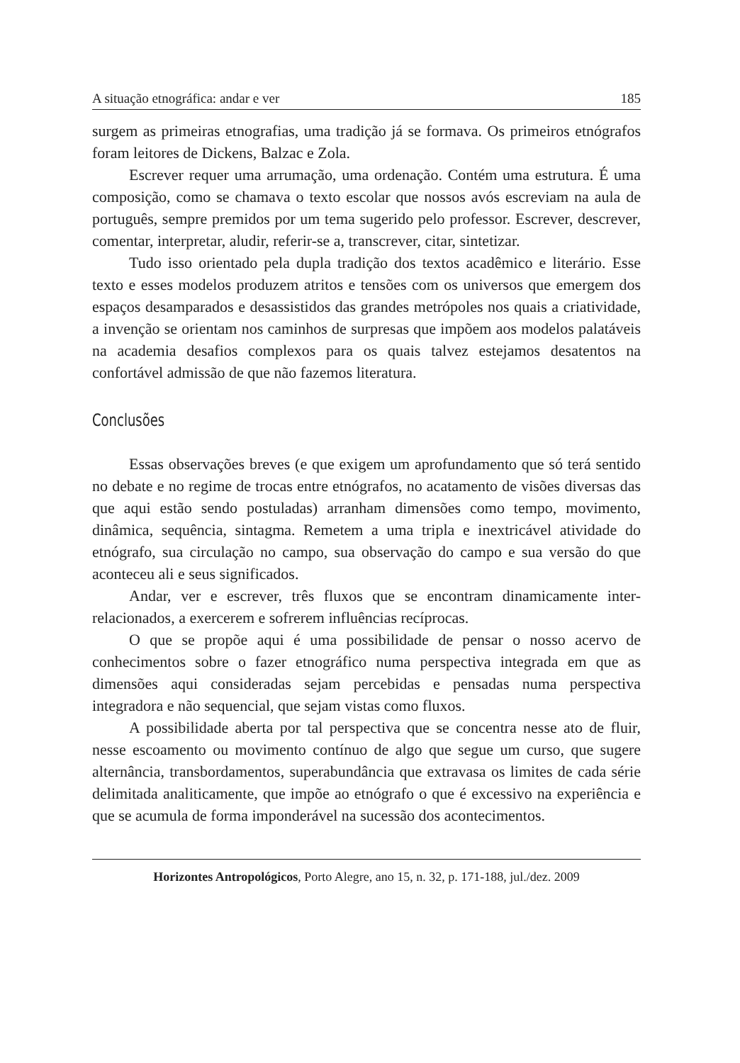A situação etnográfica: andar e ver 185
surgem as primeiras etnografias, uma tradição já se formava. Os primeiros etnógrafos foram leitores de Dickens, Balzac e Zola.
Escrever requer uma arrumação, uma ordenação. Contém uma estrutura. É uma composição, como se chamava o texto escolar que nossos avós escreviam na aula de português, sempre premidos por um tema sugerido pelo professor. Escrever, descrever, comentar, interpretar, aludir, referir-se a, transcrever, citar, sintetizar.
Tudo isso orientado pela dupla tradição dos textos acadêmico e literário. Esse texto e esses modelos produzem atritos e tensões com os universos que emergem dos espaços desamparados e desassistidos das grandes metrópoles nos quais a criatividade, a invenção se orientam nos caminhos de surpresas que impõem aos modelos palatáveis na academia desafios complexos para os quais talvez estejamos desatentos na confortável admissão de que não fazemos literatura.
Conclusões
Essas observações breves (e que exigem um aprofundamento que só terá sentido no debate e no regime de trocas entre etnógrafos, no acatamento de visões diversas das que aqui estão sendo postuladas) arranham dimensões como tempo, movimento, dinâmica, sequência, sintagma. Remetem a uma tripla e inextricável atividade do etnógrafo, sua circulação no campo, sua observação do campo e sua versão do que aconteceu ali e seus significados.
Andar, ver e escrever, três fluxos que se encontram dinamicamente inter-relacionados, a exercerem e sofrerem influências recíprocas.
O que se propõe aqui é uma possibilidade de pensar o nosso acervo de conhecimentos sobre o fazer etnográfico numa perspectiva integrada em que as dimensões aqui consideradas sejam percebidas e pensadas numa perspectiva integradora e não sequencial, que sejam vistas como fluxos.
A possibilidade aberta por tal perspectiva que se concentra nesse ato de fluir, nesse escoamento ou movimento contínuo de algo que segue um curso, que sugere alternância, transbordamentos, superabundância que extravasa os limites de cada série delimitada analiticamente, que impõe ao etnógrafo o que é excessivo na experiência e que se acumula de forma imponderável na sucessão dos acontecimentos.
Horizontes Antropológicos, Porto Alegre, ano 15, n. 32, p. 171-188, jul./dez. 2009